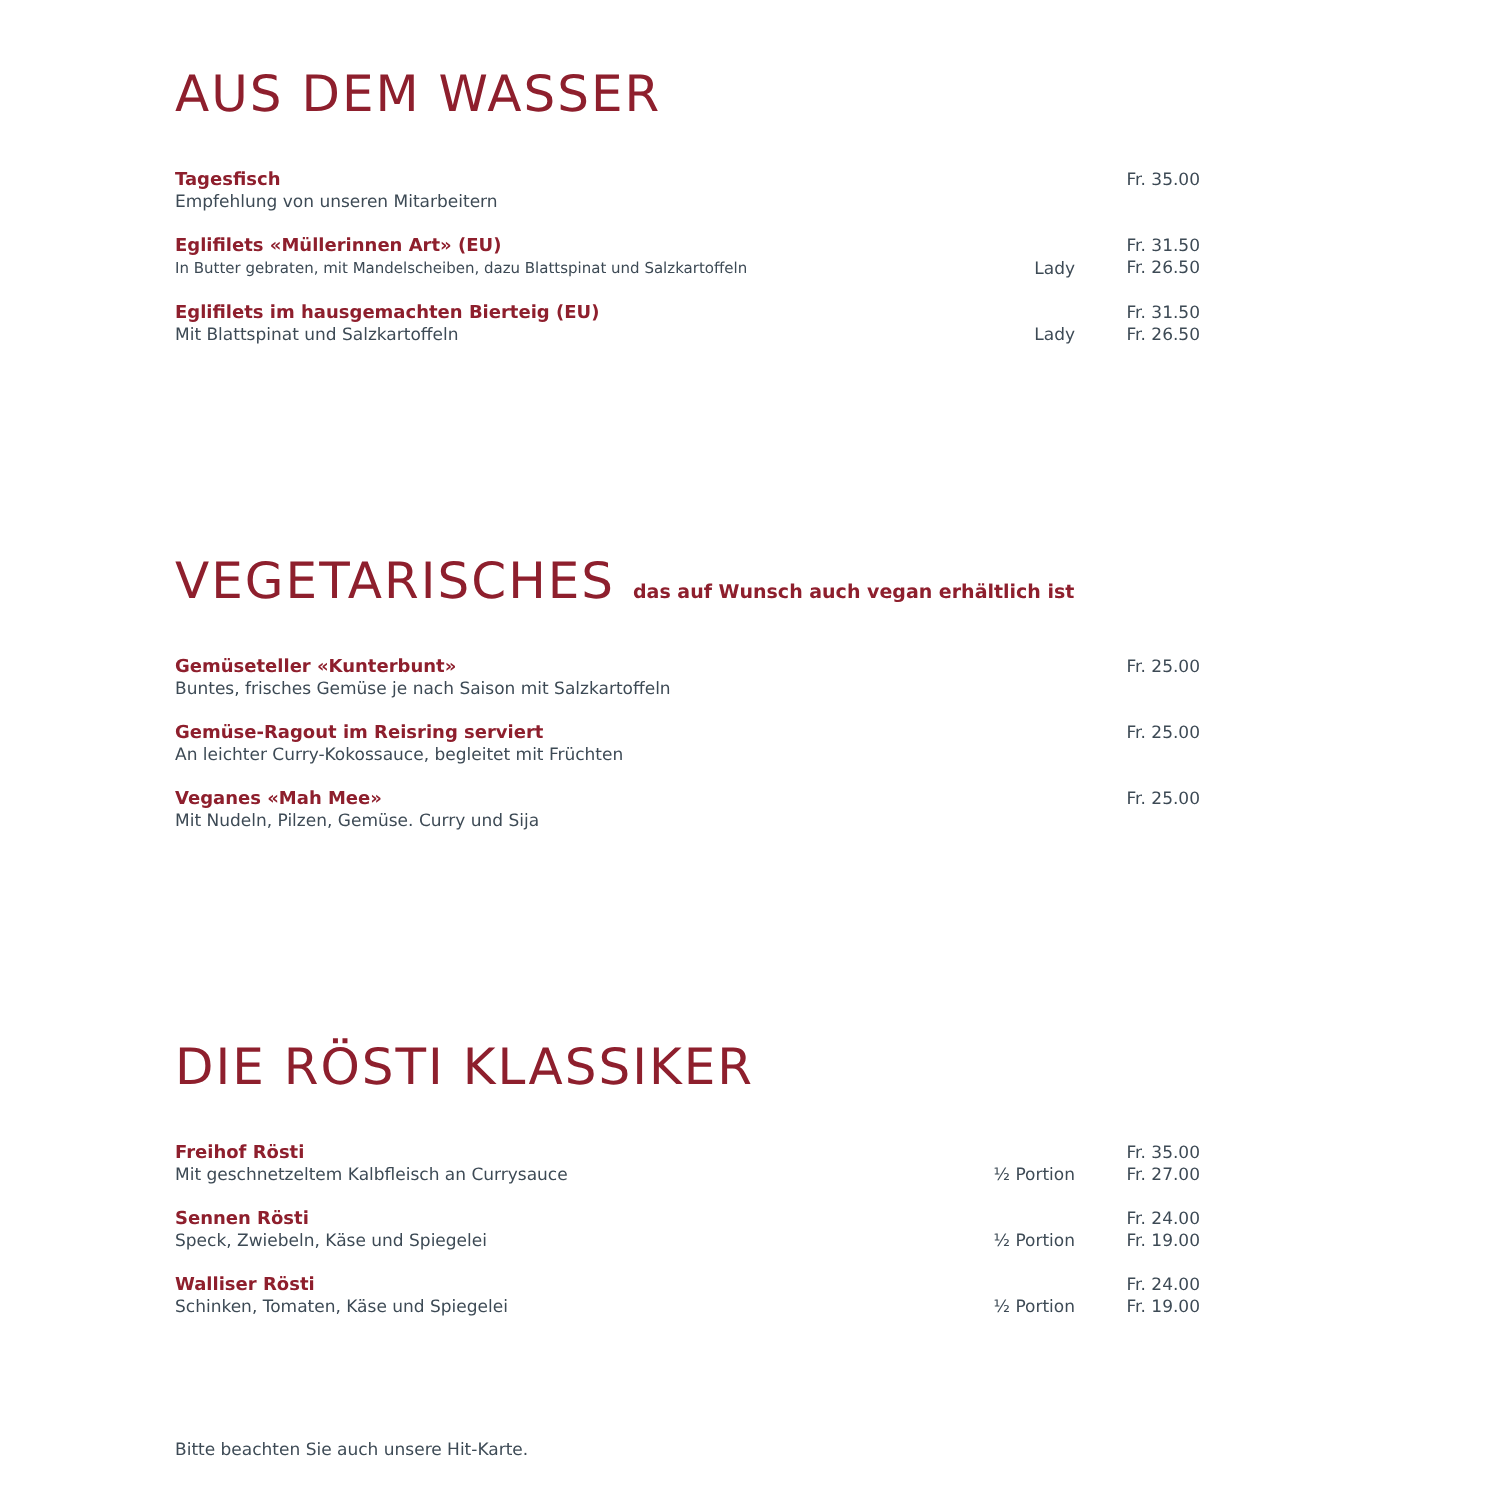AUS DEM WASSER
Tagesfisch
Empfehlung von unseren Mitarbeitern
Fr. 35.00
Eglifilets «Müllerinnen Art» (EU)
In Butter gebraten, mit Mandelscheiben, dazu Blattspinat und Salzkartoffeln
Lady Fr. 31.50
Fr. 26.50
Eglifilets im hausgemachten Bierteig (EU)
Mit Blattspinat und Salzkartoffeln
Lady Fr. 31.50
Fr. 26.50
VEGETARISCHES das auf Wunsch auch vegan erhältlich ist
Gemüseteller «Kunterbunt»
Buntes, frisches Gemüse je nach Saison mit Salzkartoffeln
Fr. 25.00
Gemüse-Ragout im Reisring serviert
An leichter Curry-Kokossauce, begleitet mit Früchten
Fr. 25.00
Veganes «Mah Mee»
Mit Nudeln, Pilzen, Gemüse. Curry und Sija
Fr. 25.00
DIE RÖSTI KLASSIKER
Freihof Rösti
Mit geschnetzeltem Kalbfleisch an Currysauce
½ Portion Fr. 35.00
Fr. 27.00
Sennen Rösti
Speck, Zwiebeln, Käse und Spiegelei
½ Portion Fr. 24.00
Fr. 19.00
Walliser Rösti
Schinken, Tomaten, Käse und Spiegelei
½ Portion Fr. 24.00
Fr. 19.00
Bitte beachten Sie auch unsere Hit-Karte.